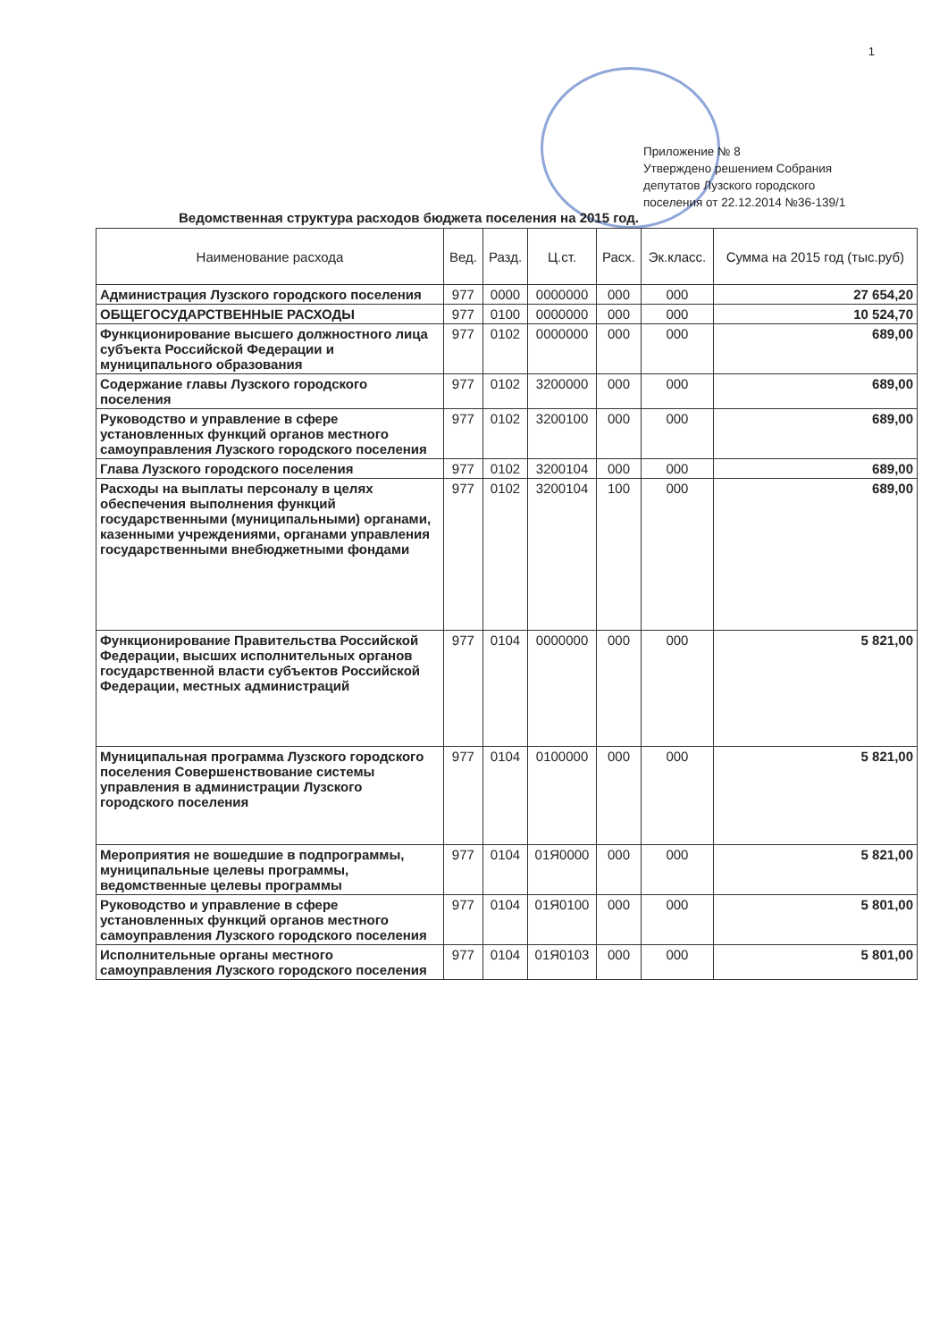1
Приложение № 8
Утверждено решением Собрания
депутатов Лузского городского
поселения от 22.12.2014 №36-139/1
Ведомственная структура расходов бюджета поселения на 2015 год.
| Наименование расхода | Вед. | Разд. | Ц.ст. | Расх. | Эк.класс. | Сумма на 2015 год (тыс.руб) |
| --- | --- | --- | --- | --- | --- | --- |
| Администрация Лузского городского поселения | 977 | 0000 | 0000000 | 000 | 000 | 27 654,20 |
| ОБЩЕГОСУДАРСТВЕННЫЕ РАСХОДЫ | 977 | 0100 | 0000000 | 000 | 000 | 10 524,70 |
| Функционирование высшего должностного лица субъекта Российской Федерации и муниципального образования | 977 | 0102 | 0000000 | 000 | 000 | 689,00 |
| Содержание главы Лузского городского поселения | 977 | 0102 | 3200000 | 000 | 000 | 689,00 |
| Руководство и управление в сфере установленных функций органов местного самоуправления Лузского городского поселения | 977 | 0102 | 3200100 | 000 | 000 | 689,00 |
| Глава Лузского городского поселения | 977 | 0102 | 3200104 | 000 | 000 | 689,00 |
| Расходы на выплаты персоналу в целях обеспечения выполнения функций государственными (муниципальными) органами, казенными учреждениями, органами управления государственными внебюджетными фондами | 977 | 0102 | 3200104 | 100 | 000 | 689,00 |
| Функционирование Правительства Российской Федерации, высших исполнительных органов государственной власти субъектов Российской Федерации, местных администраций | 977 | 0104 | 0000000 | 000 | 000 | 5 821,00 |
| Муниципальная программа Лузского городского поселения Совершенствование системы управления в администрации Лузского городского поселения | 977 | 0104 | 0100000 | 000 | 000 | 5 821,00 |
| Мероприятия не вошедшие в подпрограммы, муниципальные целевы программы, ведомственные целевы программы | 977 | 0104 | 01Я0000 | 000 | 000 | 5 821,00 |
| Руководство и управление в сфере установленных функций органов местного самоуправления Лузского городского поселения | 977 | 0104 | 01Я0100 | 000 | 000 | 5 801,00 |
| Исполнительные органы местного самоуправления Лузского городского поселения | 977 | 0104 | 01Я0103 | 000 | 000 | 5 801,00 |